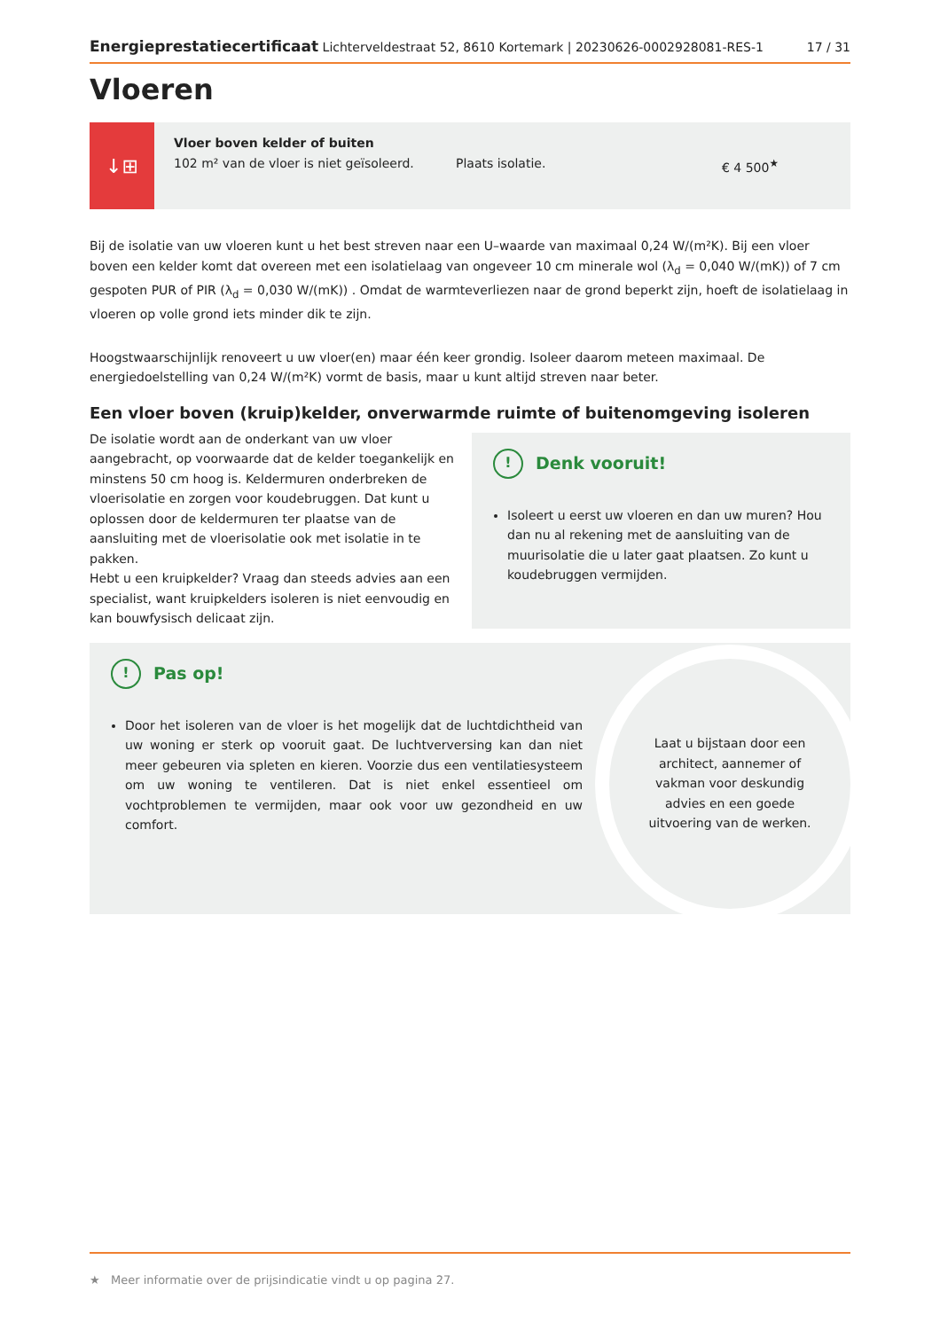Energieprestatiecertificaat Lichterveldestraat 52, 8610 Kortemark | 20230626-0002928081-RES-1 17 / 31
Vloeren
↓⊞
Vloer boven kelder of buiten
102 m² van de vloer is niet geïsoleerd.
Plaats isolatie.
€ 4 500<sup>★</sup>
Bij de isolatie van uw vloeren kunt u het best streven naar een U–waarde van maximaal 0,24 W/(m²K). Bij een vloer boven een kelder komt dat overeen met een isolatielaag van ongeveer 10 cm minerale wol (λ<sub>d</sub> = 0,040 W/(mK)) of 7 cm gespoten PUR of PIR (λ<sub>d</sub> = 0,030 W/(mK)) . Omdat de warmteverliezen naar de grond beperkt zijn, hoeft de isolatielaag in vloeren op volle grond iets minder dik te zijn.
Hoogstwaarschijnlijk renoveert u uw vloer(en) maar één keer grondig. Isoleer daarom meteen maximaal. De energiedoelstelling van 0,24 W/(m²K) vormt de basis, maar u kunt altijd streven naar beter.
Een vloer boven (kruip)kelder, onverwarmde ruimte of buitenomgeving isoleren
De isolatie wordt aan de onderkant van uw vloer aangebracht, op voorwaarde dat de kelder toegankelijk en minstens 50 cm hoog is. Keldermuren onderbreken de vloerisolatie en zorgen voor koudebruggen. Dat kunt u oplossen door de keldermuren ter plaatse van de aansluiting met de vloerisolatie ook met isolatie in te pakken.
Hebt u een kruipkelder? Vraag dan steeds advies aan een specialist, want kruipkelders isoleren is niet eenvoudig en kan bouwfysisch delicaat zijn.
! Denk vooruit!
Isoleert u eerst uw vloeren en dan uw muren? Hou dan nu al rekening met de aansluiting van de muurisolatie die u later gaat plaatsen. Zo kunt u koudebruggen vermijden.
! Pas op!
Door het isoleren van de vloer is het mogelijk dat de luchtdichtheid van uw woning er sterk op vooruit gaat. De luchtverversing kan dan niet meer gebeuren via spleten en kieren. Voorzie dus een ventilatiesysteem om uw woning te ventileren. Dat is niet enkel essentieel om vochtproblemen te vermijden, maar ook voor uw gezondheid en uw comfort.
Laat u bijstaan door een architect, aannemer of vakman voor deskundig advies en een goede uitvoering van de werken.
★ Meer informatie over de prijsindicatie vindt u op pagina 27.